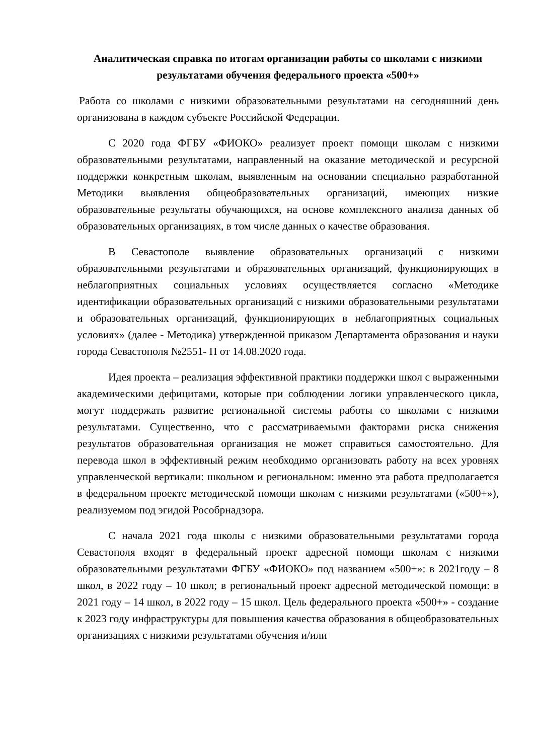Аналитическая справка по итогам организации работы со школами с низкими результатами обучения федерального проекта «500+»
Работа со школами с низкими образовательными результатами на сегодняшний день организована в каждом субъекте Российской Федерации.
С 2020 года ФГБУ «ФИОКО» реализует проект помощи школам с низкими образовательными результатами, направленный на оказание методической и ресурсной поддержки конкретным школам, выявленным на основании специально разработанной Методики выявления общеобразовательных организаций, имеющих низкие образовательные результаты обучающихся, на основе комплексного анализа данных об образовательных организациях, в том числе данных о качестве образования.
В Севастополе выявление образовательных организаций с низкими образовательными результатами и образовательных организаций, функционирующих в неблагоприятных социальных условиях осуществляется согласно «Методике идентификации образовательных организаций с низкими образовательными результатами и образовательных организаций, функционирующих в неблагоприятных социальных условиях» (далее - Методика) утвержденной приказом Департамента образования и науки города Севастополя №2551- П от 14.08.2020 года.
Идея проекта – реализация эффективной практики поддержки школ с выраженными академическими дефицитами, которые при соблюдении логики управленческого цикла, могут поддержать развитие региональной системы работы со школами с низкими результатами. Существенно, что с рассматриваемыми факторами риска снижения результатов образовательная организация не может справиться самостоятельно. Для перевода школ в эффективный режим необходимо организовать работу на всех уровнях управленческой вертикали: школьном и региональном: именно эта работа предполагается в федеральном проекте методической помощи школам с низкими результатами («500+»), реализуемом под эгидой Рособрнадзора.
С начала 2021 года школы с низкими образовательными результатами города Севастополя входят в федеральный проект адресной помощи школам с низкими образовательными результатами ФГБУ «ФИОКО» под названием «500+»: в 2021году – 8 школ, в 2022 году – 10 школ; в региональный проект адресной методической помощи: в 2021 году – 14 школ, в 2022 году – 15 школ. Цель федерального проекта «500+» - создание к 2023 году инфраструктуры для повышения качества образования в общеобразовательных организациях с низкими результатами обучения и/или